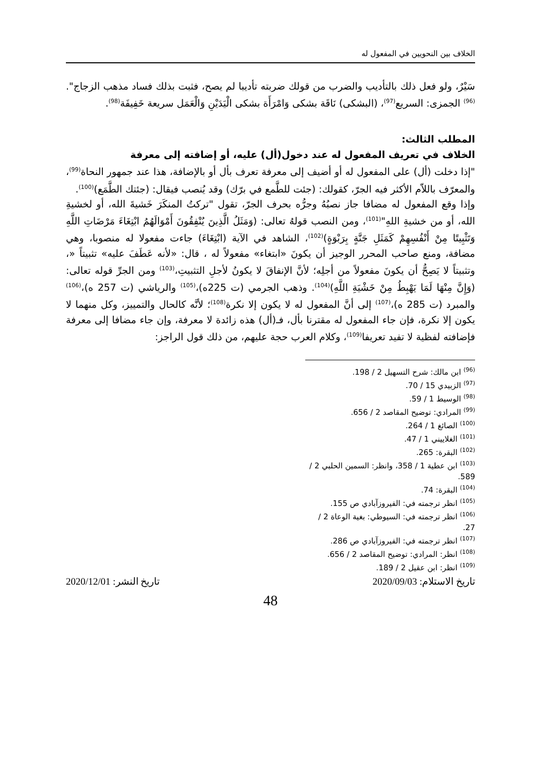الخلاف بين النحويين في المفعول له
سَيْرٌ، ولو فعل ذلك بالتأديب والضرب من قولك ضربته تأديبا لم يصح، فثبت بذلك فساد مذهب الزجاج".<sup>(96)</sup> الجمزى: السريع<sup>(97)</sup>، (البشكى) نَاقَة بشكى وَامْرَأَة بشكى الْيَدَيْنِ وَالْعَمَل سريعة خَفِيفَة<sup>(98)</sup>.
المطلب الثالث:
الخلاف في تعريف المفعول له عند دخول(أل) عليه، أو إضافته إلى معرفة
"إذا دخلت (أل) على المفعول له أو أضيف إلى معرفة تعرف بأل أو بالإضافة، هذا عند جمهور النحاة<sup>(99)</sup>، والمعرّف باللاّم الأكثر فيه الجرّ، كقولك: (جئت للطَّمع في برّك) وقد يُنصب فيقال: (جئتك الطَّمَع)<sup>(100)</sup>.
وإذا وقع المفعول له مضافا جاز نصبُهُ وجرُّه بحرف الجرّ، تقول "تركتُ المنكَرَ خَشيةَ الله، أو لخشيةِ الله، أو من خشيةِ اللهِ"<sup>(101)</sup>، ومن النصب قولهُ تعالى: (وَمَثَلُ الَّذِينَ يُنْفِقُونَ أَمْوَالَهُمُ ابْتِغَاءَ مَرْضَاتِ اللَّهِ وَتَثْبِيتًا مِنْ أَنْفُسِهِمْ كَمَثَلِ جَنَّةٍ بِرَبْوَةٍ)<sup>(102)</sup>، الشاهد في الآية (ابْتِغَاءَ) جاءت مفعولا له منصوبا، وهي مضافة، ومنع صاحب المحرر الوجيز أن يكونَ «ابتغاء» مفعولاً له ، قال: «لأنه عَطَفَ عليه» تثبيتاً «، وتثبيتاً لا يَصِحُّ أن يكونَ مفعولاً من أجلِه؛ لأنَّ الإنفاقَ لا يكونُ لأجلِ التثبيتِ،<sup>(103)</sup> ومن الجرِّ قوله تعالى: (وَإِنَّ مِنْهَا لَمَا يَهْبِطُ مِنْ خَشْيَةِ اللَّهِ)<sup>(104)</sup>. وذهب الجرمي (ت 225ه)،<sup>(105)</sup> والرياشي (ت 257 ه)،<sup>(106)</sup> والمبرد (ت 285 ه)،<sup>(107)</sup> إلى أنَّ المفعول له لا يكون إلا نكرة<sup>(108)</sup>؛ لأنَّه كالحال والتمييز، وكل منهما لا يكون إلا نكرة، فإن جاء المفعول له مقترنا بأل، فـ(أل) هذه زائدة لا معرفة، وإن جاء مضافا إلى معرفة فإضافته لفظية لا تفيد تعريفا<sup>(109)</sup>، وكلام العرب حجة عليهم، من ذلك قول الراجز:
<sup>(96)</sup> ابن مالك: شرح التسهيل 2 / 198.
<sup>(97)</sup> الزبيدي 15 / 70.
<sup>(98)</sup> الوسيط 1 / 59.
<sup>(99)</sup> المرادي: توضيح المقاصد 2 / 656.
<sup>(100)</sup> الصائغ 1 / 264.
<sup>(101)</sup> الغلاييني 1 / 47.
<sup>(102)</sup> البقرة: 265.
<sup>(103)</sup> ابن عطية 1 / 358، وانظر: السمين الحلبي 2 / 589.
<sup>(104)</sup> البقرة: 74.
<sup>(105)</sup> انظر ترجمته في: الفيروزآبادي ص 155.
<sup>(106)</sup> انظر ترجمته في: السيوطي: بغية الوعاة 2 / 27.
<sup>(107)</sup> انظر ترجمته في: الفيروزآبادي ص 286.
<sup>(108)</sup> انظر: المرادي: توضيح المقاصد 2 / 656.
<sup>(109)</sup> انظر: ابن عقيل 2 / 189.
تاريخ الاستلام: 2020/09/03 تاريخ النشر: 2020/12/01
48